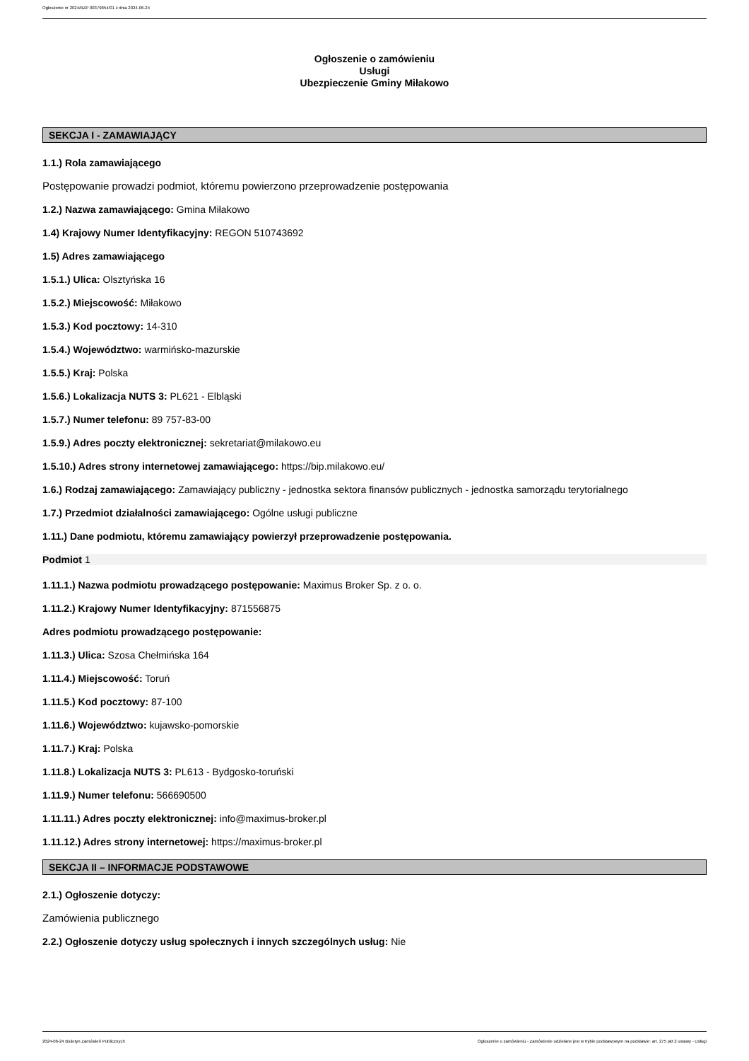Ogłoszenie nr 2024/BZP 00379854/01 z dnia 2024-06-24
Ogłoszenie o zamówieniu
Usługi
Ubezpieczenie Gminy Miłakowo
SEKCJA I - ZAMAWIAJĄCY
1.1.) Rola zamawiającego
Postępowanie prowadzi podmiot, któremu powierzono przeprowadzenie postępowania
1.2.) Nazwa zamawiającego: Gmina Miłakowo
1.4) Krajowy Numer Identyfikacyjny: REGON 510743692
1.5) Adres zamawiającego
1.5.1.) Ulica: Olsztyńska 16
1.5.2.) Miejscowość: Miłakowo
1.5.3.) Kod pocztowy: 14-310
1.5.4.) Województwo: warmińsko-mazurskie
1.5.5.) Kraj: Polska
1.5.6.) Lokalizacja NUTS 3: PL621 - Elbląski
1.5.7.) Numer telefonu: 89 757-83-00
1.5.9.) Adres poczty elektronicznej: sekretariat@milakowo.eu
1.5.10.) Adres strony internetowej zamawiającego: https://bip.milakowo.eu/
1.6.) Rodzaj zamawiającego: Zamawiający publiczny - jednostka sektora finansów publicznych - jednostka samorządu terytorialnego
1.7.) Przedmiot działalności zamawiającego: Ogólne usługi publiczne
1.11.) Dane podmiotu, któremu zamawiający powierzył przeprowadzenie postępowania.
Podmiot 1
1.11.1.) Nazwa podmiotu prowadzącego postępowanie: Maximus Broker Sp. z o. o.
1.11.2.) Krajowy Numer Identyfikacyjny: 871556875
Adres podmiotu prowadzącego postępowanie:
1.11.3.) Ulica: Szosa Chełmińska 164
1.11.4.) Miejscowość: Toruń
1.11.5.) Kod pocztowy: 87-100
1.11.6.) Województwo: kujawsko-pomorskie
1.11.7.) Kraj: Polska
1.11.8.) Lokalizacja NUTS 3: PL613 - Bydgosko-toruński
1.11.9.) Numer telefonu: 566690500
1.11.11.) Adres poczty elektronicznej: info@maximus-broker.pl
1.11.12.) Adres strony internetowej: https://maximus-broker.pl
SEKCJA II – INFORMACJE PODSTAWOWE
2.1.) Ogłoszenie dotyczy:
Zamówienia publicznego
2.2.) Ogłoszenie dotyczy usług społecznych i innych szczególnych usług: Nie
2024-06-24 Biuletyn Zamówień Publicznych Ogłoszenie o zamówieniu - Zamówienie udzielane jest w trybie podstawowym na podstawie: art. 275 pkt 2 ustawy - Usługi